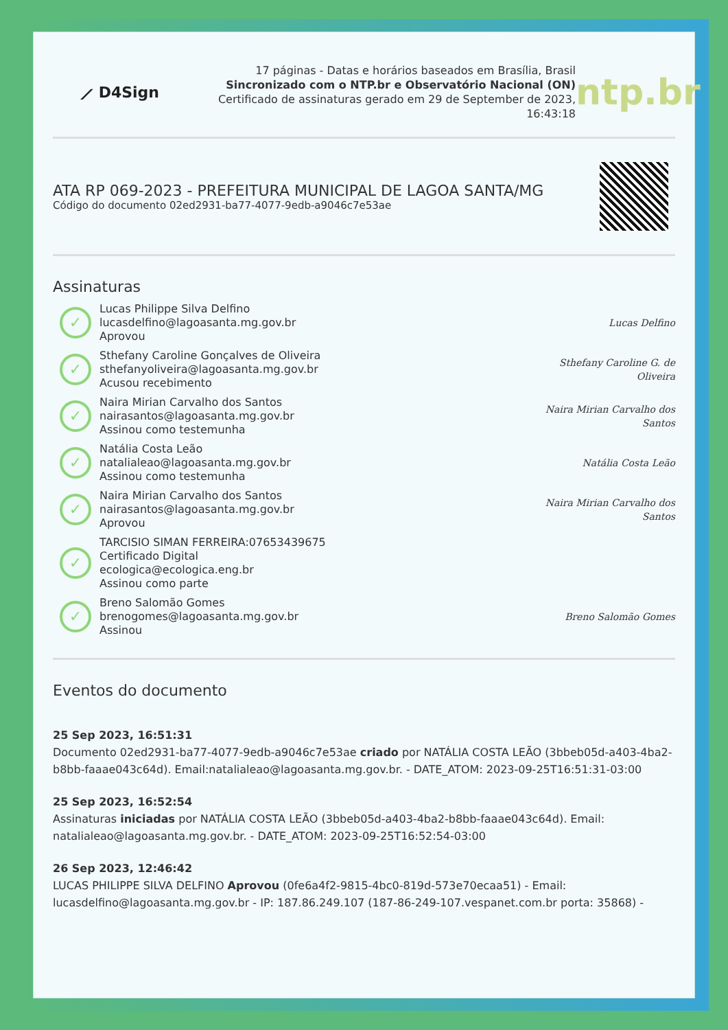⟋ D4Sign
17 páginas - Datas e horários baseados em Brasília, Brasil
Sincronizado com o NTP.br e Observatório Nacional (ON)
Certificado de assinaturas gerado em 29 de September de 2023,
16:43:18
ntp.br
ATA RP 069-2023 - PREFEITURA MUNICIPAL DE LAGOA SANTA/MG
Código do documento 02ed2931-ba77-4077-9edb-a9046c7e53ae
Assinaturas
✓
Lucas Philippe Silva Delfino
lucasdelfino@lagoasanta.mg.gov.br
Aprovou
Lucas Delfino
✓
Sthefany Caroline Gonçalves de Oliveira
sthefanyoliveira@lagoasanta.mg.gov.br
Acusou recebimento
Sthefany Caroline G. de Oliveira
✓
Naira Mirian Carvalho dos Santos
nairasantos@lagoasanta.mg.gov.br
Assinou como testemunha
Naira Mirian Carvalho dos Santos
✓
Natália Costa Leão
natalialeao@lagoasanta.mg.gov.br
Assinou como testemunha
Natália Costa Leão
✓
Naira Mirian Carvalho dos Santos
nairasantos@lagoasanta.mg.gov.br
Aprovou
Naira Mirian Carvalho dos Santos
✓
TARCISIO SIMAN FERREIRA:07653439675
Certificado Digital
ecologica@ecologica.eng.br
Assinou como parte
✓
Breno Salomão Gomes
brenogomes@lagoasanta.mg.gov.br
Assinou
Breno Salomão Gomes
Eventos do documento
25 Sep 2023, 16:51:31
Documento 02ed2931-ba77-4077-9edb-a9046c7e53ae criado por NATÁLIA COSTA LEÃO (3bbeb05d-a403-4ba2-b8bb-faaae043c64d). Email:natalialeao@lagoasanta.mg.gov.br. - DATE_ATOM: 2023-09-25T16:51:31-03:00
25 Sep 2023, 16:52:54
Assinaturas iniciadas por NATÁLIA COSTA LEÃO (3bbeb05d-a403-4ba2-b8bb-faaae043c64d). Email: natalialeao@lagoasanta.mg.gov.br. - DATE_ATOM: 2023-09-25T16:52:54-03:00
26 Sep 2023, 12:46:42
LUCAS PHILIPPE SILVA DELFINO Aprovou (0fe6a4f2-9815-4bc0-819d-573e70ecaa51) - Email: lucasdelfino@lagoasanta.mg.gov.br - IP: 187.86.249.107 (187-86-249-107.vespanet.com.br porta: 35868) -